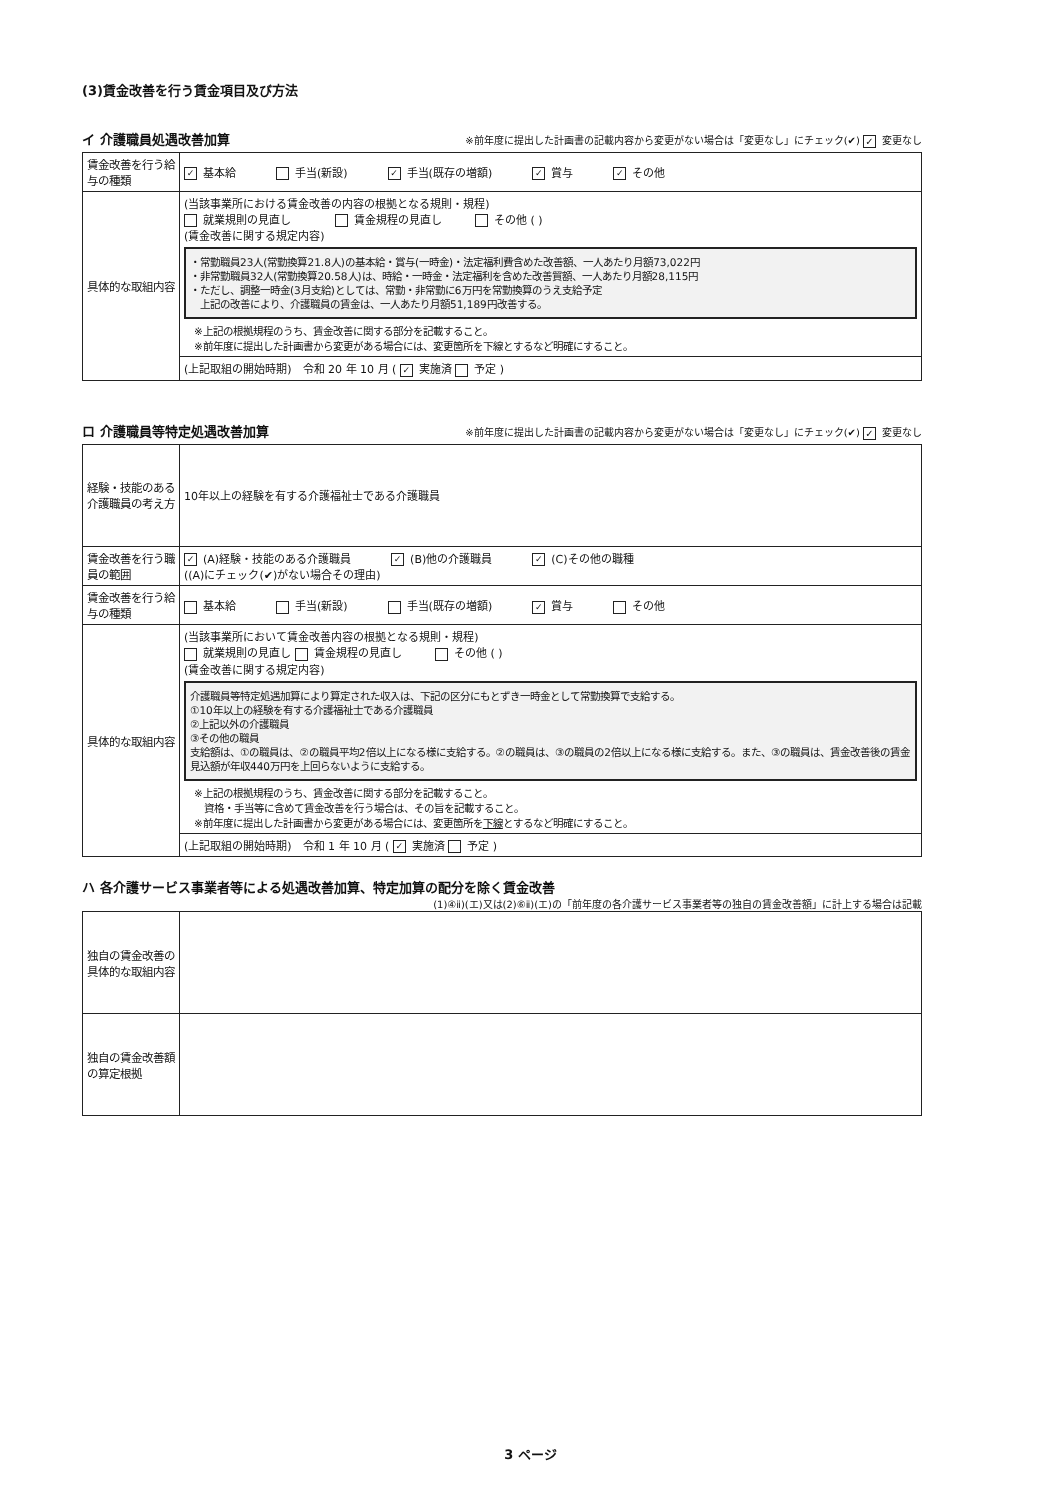(3)賃金改善を行う賃金項目及び方法
イ 介護職員処遇改善加算 ※前年度に提出した計画書の記載内容から変更がない場合は「変更なし」にチェック(✔) ✓ 変更なし
| 賃金改善を行う給与の種類 | ✓ 基本給 手当(新設) ✓ 手当(既存の増額) ✓ 賞与 ✓ その他 |
| 具体的な取組内容 | (当該事業所における賃金改善の内容の根拠となる規則・規程) 就業規則の見直し 賃金規程の見直し その他 ( ) (賃金改善に関する規定内容) ・常勤職員23人(常勤換算21.8人)の基本給・賞与(一時金)・法定福利費含めた改善額、一人あたり月額73,022円 ・非常勤職員32人(常勤換算20.58人)は、時給・一時金・法定福利を含めた改善貿額、一人あたり月額28,115円 ・ただし、調整一時金(3月支給)としては、常勤・非常勤に6万円を常勤換算のうえ支給予定 上記の改善により、介護職員の賃金は、一人あたり月額51,189円改善する。 ※上記の根拠規程のうち、賃金改善に関する部分を記載すること。 ※前年度に提出した計画書から変更がある場合には、変更箇所を下線とするなど明確にすること。 |
| | (上記取組の開始時期) 令和 20 年 10 月 ( ✓ 実施済 予定 ) |
ロ 介護職員等特定処遇改善加算 ※前年度に提出した計画書の記載内容から変更がない場合は「変更なし」にチェック(✔) ✓ 変更なし
| 経験・技能のある介護職員の考え方 | 10年以上の経験を有する介護福祉士である介護職員 |
| 賃金改善を行う職員の範囲 | ✓ (A)経験・技能のある介護職員 ✓ (B)他の介護職員 ✓ (C)その他の職種 ((A)にチェック(✔)がない場合その理由) |
| 賃金改善を行う給与の種類 | 基本給 手当(新設) 手当(既存の増額) ✓ 賞与 その他 |
| 具体的な取組内容 | (当該事業所において賃金改善内容の根拠となる規則・規程) 就業規則の見直し 賃金規程の見直し その他 ( ) (賃金改善に関する規定内容) 介護職員等特定処遇加算により算定された収入は、下記の区分にもとずき一時金として常勤換算で支給する。 ①10年以上の経験を有する介護福祉士である介護職員 ②上記以外の介護職員 ③その他の職員 支給額は、①の職員は、②の職員平均2倍以上になる様に支給する。②の職員は、③の職員の2倍以上になる様に支給する。また、③の職員は、賃金改善後の賃金見込額が年収440万円を上回らないように支給する。 ※上記の根拠規程のうち、賃金改善に関する部分を記載すること。 資格・手当等に含めて賃金改善を行う場合は、その旨を記載すること。 ※前年度に提出した計画書から変更がある場合には、変更箇所を 下線 とするなど明確にすること。 |
| | (上記取組の開始時期) 令和 1 年 10 月 ( ✓ 実施済 予定 ) |
ハ 各介護サービス事業者等による処遇改善加算、特定加算の配分を除く賃金改善
(1)④ⅱ)(エ)又は(2)⑥ⅱ)(エ)の「前年度の各介護サービス事業者等の独自の賃金改善額」に計上する場合は記載
| 独自の賃金改善の具体的な取組内容 | |
| 独自の賃金改善額の算定根拠 | |
3 ページ